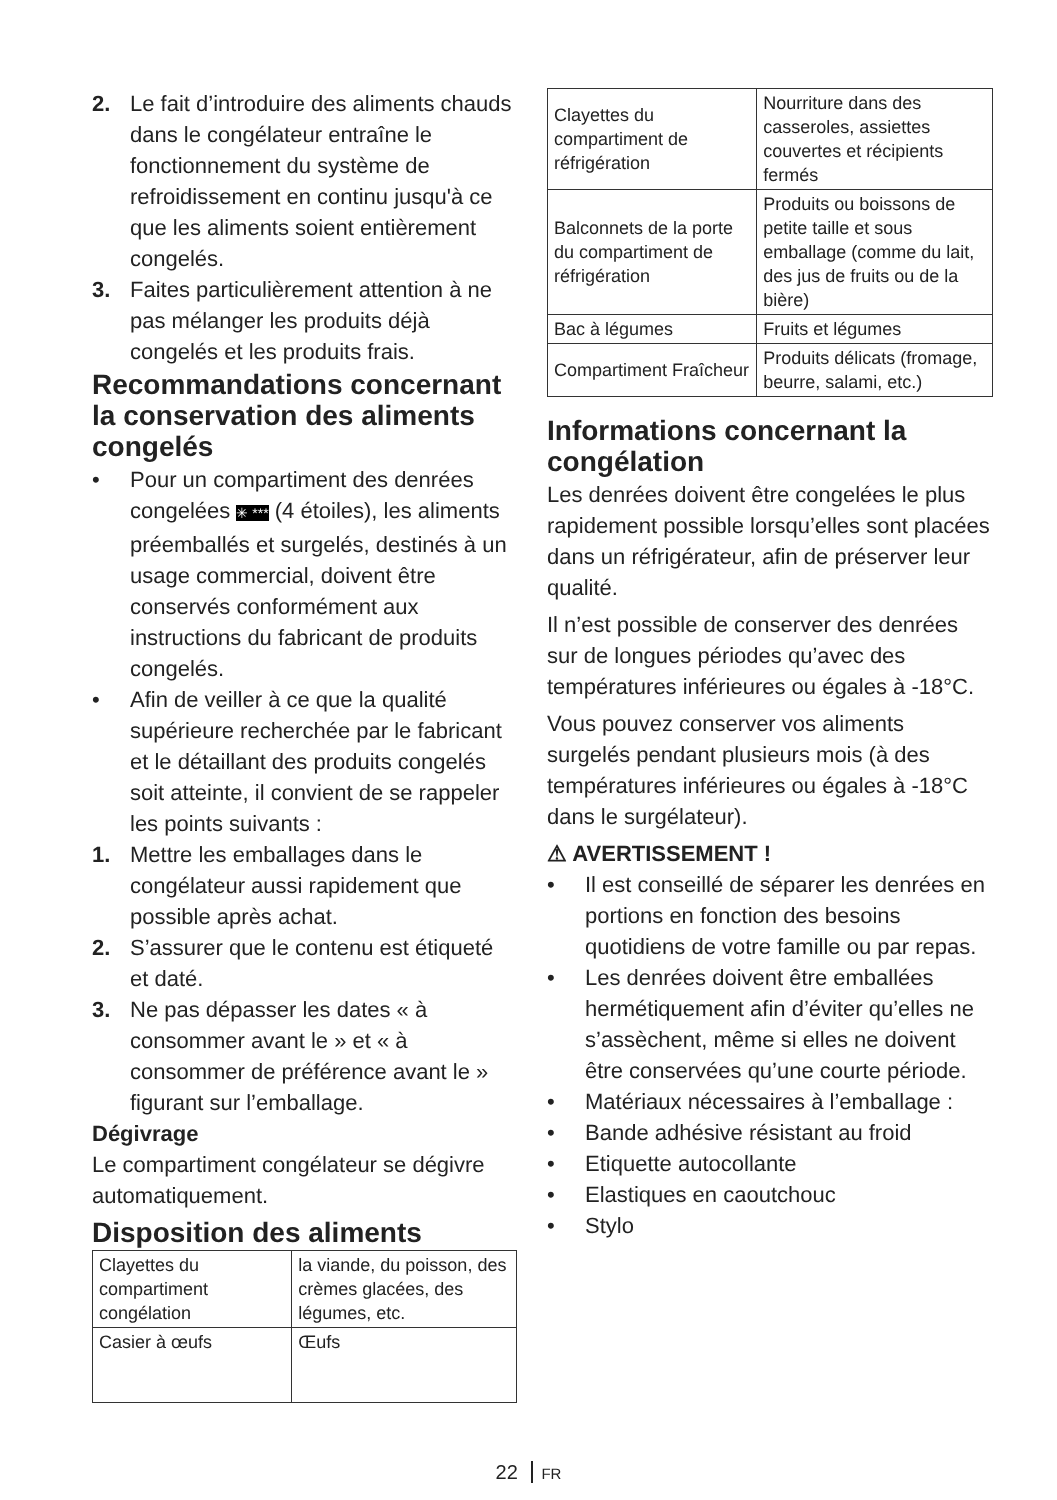2. Le fait d’introduire des aliments chauds dans le congélateur entraîne le fonctionnement du système de refroidissement en continu jusqu'à ce que les aliments soient entièrement congelés.
3. Faites particulièrement attention à ne pas mélanger les produits déjà congelés et les produits frais.
Recommandations concernant la conservation des aliments congelés
• Pour un compartiment des denrées congelées ✳ *** (4 étoiles), les aliments préemballés et surgelés, destinés à un usage commercial, doivent être conservés conformément aux instructions du fabricant de produits congelés.
• Afin de veiller à ce que la qualité supérieure recherchée par le fabricant et le détaillant des produits congelés soit atteinte, il convient de se rappeler les points suivants :
1. Mettre les emballages dans le congélateur aussi rapidement que possible après achat.
2. S’assurer que le contenu est étiqueté et daté.
3. Ne pas dépasser les dates « à consommer avant le » et « à consommer de préférence avant le » figurant sur l’emballage.
Dégivrage
Le compartiment congélateur se dégivre automatiquement.
Disposition des aliments
| Clayettes du compartiment congélation | la viande, du poisson, des crèmes glacées, des légumes, etc. |
| Casier à œufs | Œufs |
| Clayettes du compartiment de réfrigération | Nourriture dans des casseroles, assiettes couvertes et récipients fermés |
| Balconnets de la porte du compartiment de réfrigération | Produits ou boissons de petite taille et sous emballage (comme du lait, des jus de fruits ou de la bière) |
| Bac à légumes | Fruits et légumes |
| Compartiment Fraîcheur | Produits délicats (fromage, beurre, salami, etc.) |
Informations concernant la congélation
Les denrées doivent être congelées le plus rapidement possible lorsqu’elles sont placées dans un réfrigérateur, afin de préserver leur qualité.
Il n’est possible de conserver des denrées sur de longues périodes qu’avec des températures inférieures ou égales à -18°C.
Vous pouvez conserver vos aliments surgelés pendant plusieurs mois (à des températures inférieures ou égales à -18°C dans le surgélateur).
⚠ AVERTISSEMENT !
• Il est conseillé de séparer les denrées en portions en fonction des besoins quotidiens de votre famille ou par repas.
• Les denrées doivent être emballées hermétiquement afin d’éviter qu’elles ne s’assèchent, même si elles ne doivent être conservées qu’une courte période.
• Matériaux nécessaires à l’emballage :
• Bande adhésive résistant au froid
• Etiquette autocollante
• Elastiques en caoutchouc
• Stylo
22 FR